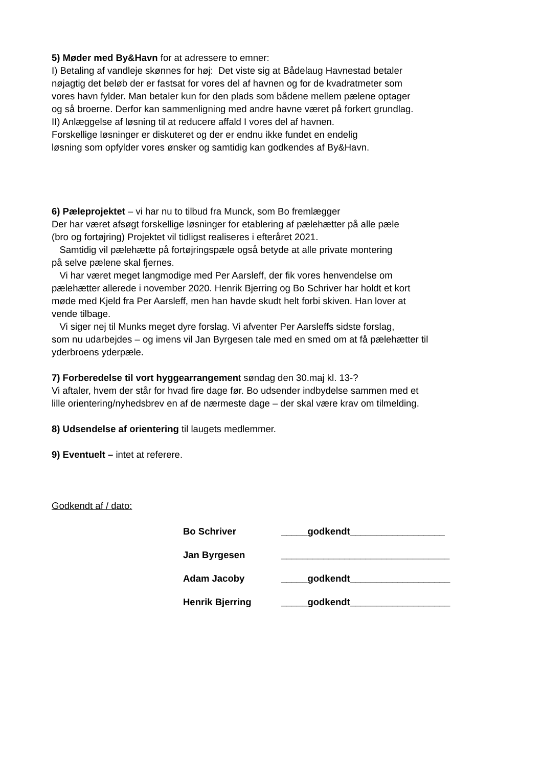5) Møder med By&Havn for at adressere to emner:
I) Betaling af vandleje skønnes for høj: Det viste sig at Bådelaug Havnestad betaler
nøjagtig det beløb der er fastsat for vores del af havnen og for de kvadratmeter som
vores havn fylder. Man betaler kun for den plads som bådene mellem pælene optager
og så broerne. Derfor kan sammenligning med andre havne været på forkert grundlag.
II) Anlæggelse af løsning til at reducere affald I vores del af havnen.
Forskellige løsninger er diskuteret og der er endnu ikke fundet en endelig
løsning som opfylder vores ønsker og samtidig kan godkendes af By&Havn.
6) Pæleprojektet – vi har nu to tilbud fra Munck, som Bo fremlægger
Der har været afsøgt forskellige løsninger for etablering af pælehætter på alle pæle
(bro og fortøjring) Projektet vil tidligst realiseres i efteråret 2021.
Samtidig vil pælehætte på fortøjringspæle også betyde at alle private montering
på selve pælene skal fjernes.
Vi har været meget langmodige med Per Aarsleff, der fik vores henvendelse om
pælehætter allerede i november 2020. Henrik Bjerring og Bo Schriver har holdt et kort
møde med Kjeld fra Per Aarsleff, men han havde skudt helt forbi skiven. Han lover at
vende tilbage.
Vi siger nej til Munks meget dyre forslag. Vi afventer Per Aarsleffs sidste forslag,
som nu udarbejdes – og imens vil Jan Byrgesen tale med en smed om at få pælehætter til
yderbroens yderpæle.
7) Forberedelse til vort hyggearrangement søndag den 30.maj kl. 13-?
Vi aftaler, hvem der står for hvad fire dage før. Bo udsender indbydelse sammen med et
lille orientering/nyhedsbrev en af de nærmeste dage – der skal være krav om tilmelding.
8) Udsendelse af orientering til laugets medlemmer.
9) Eventuelt – intet at referere.
Godkendt af / dato:
Bo Schriver _____godkendt__________________
Jan Byrgesen ________________________________
Adam Jacoby _____godkendt___________________
Henrik Bjerring _____godkendt___________________